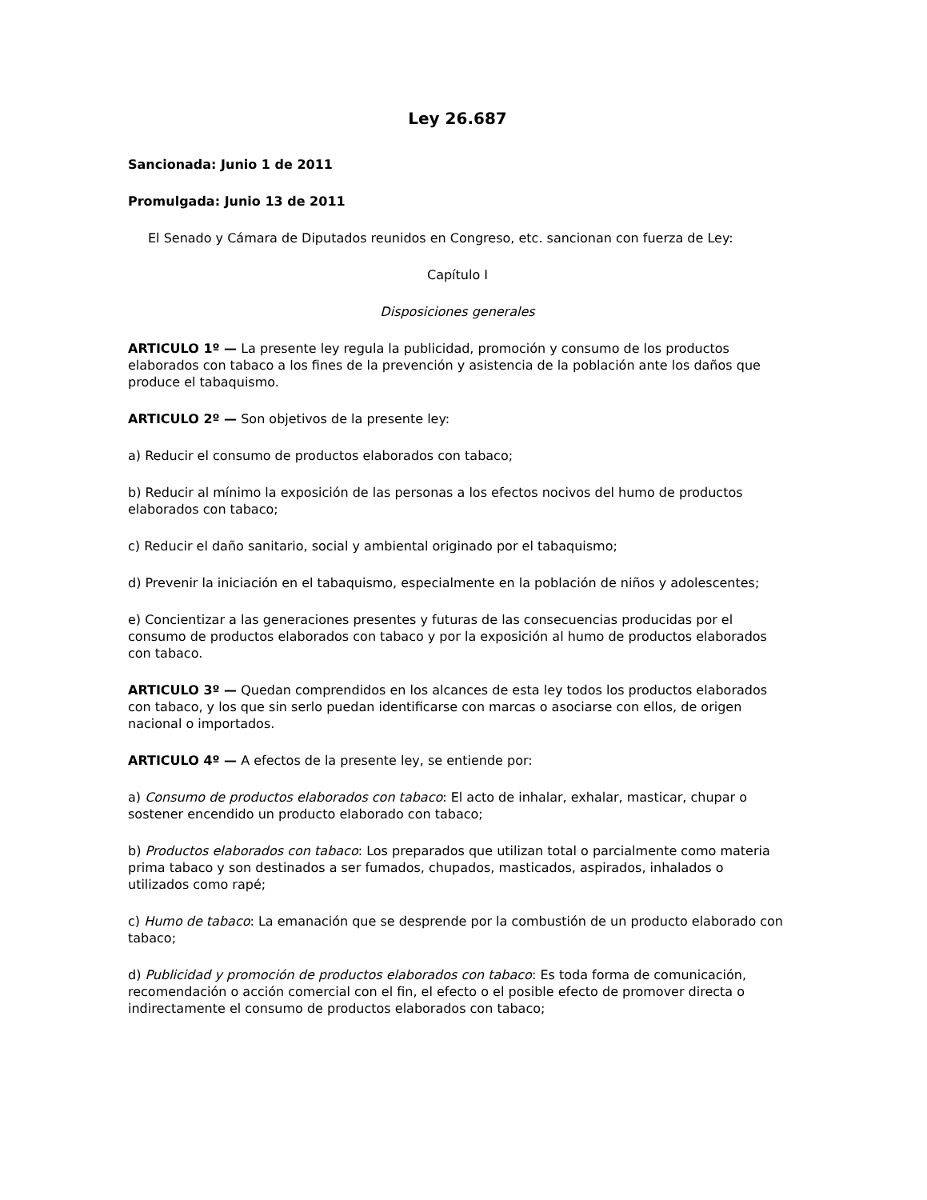Ley 26.687
Sancionada: Junio 1 de 2011
Promulgada: Junio 13 de 2011
El Senado y Cámara de Diputados reunidos en Congreso, etc. sancionan con fuerza de Ley:
Capítulo I
Disposiciones generales
ARTICULO 1º — La presente ley regula la publicidad, promoción y consumo de los productos elaborados con tabaco a los fines de la prevención y asistencia de la población ante los daños que produce el tabaquismo.
ARTICULO 2º — Son objetivos de la presente ley:
a) Reducir el consumo de productos elaborados con tabaco;
b) Reducir al mínimo la exposición de las personas a los efectos nocivos del humo de productos elaborados con tabaco;
c) Reducir el daño sanitario, social y ambiental originado por el tabaquismo;
d) Prevenir la iniciación en el tabaquismo, especialmente en la población de niños y adolescentes;
e) Concientizar a las generaciones presentes y futuras de las consecuencias producidas por el consumo de productos elaborados con tabaco y por la exposición al humo de productos elaborados con tabaco.
ARTICULO 3º — Quedan comprendidos en los alcances de esta ley todos los productos elaborados con tabaco, y los que sin serlo puedan identificarse con marcas o asociarse con ellos, de origen nacional o importados.
ARTICULO 4º — A efectos de la presente ley, se entiende por:
a) Consumo de productos elaborados con tabaco: El acto de inhalar, exhalar, masticar, chupar o sostener encendido un producto elaborado con tabaco;
b) Productos elaborados con tabaco: Los preparados que utilizan total o parcialmente como materia prima tabaco y son destinados a ser fumados, chupados, masticados, aspirados, inhalados o utilizados como rapé;
c) Humo de tabaco: La emanación que se desprende por la combustión de un producto elaborado con tabaco;
d) Publicidad y promoción de productos elaborados con tabaco: Es toda forma de comunicación, recomendación o acción comercial con el fin, el efecto o el posible efecto de promover directa o indirectamente el consumo de productos elaborados con tabaco;